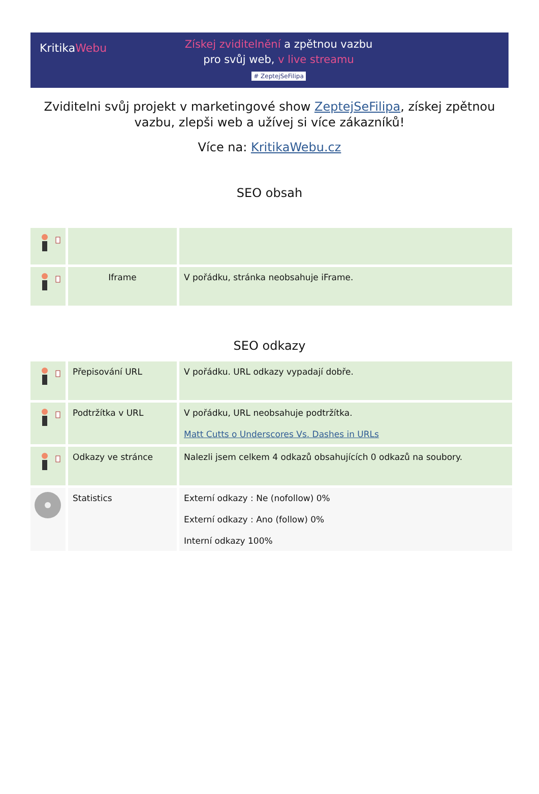KritikaWebu
Získej zviditelnění a zpětnou vazbu
pro svůj web, v live streamu
# ZeptejSeFilipa
Zviditelni svůj projekt v marketingové show ZeptejSeFilipa, získej zpětnou vazbu, zlepši web a užívej si více zákazníků!
Více na: KritikaWebu.cz
SEO obsah
| | Iframe | V pořádku, stránka neobsahuje iFrame. |
SEO odkazy
| | Přepisování URL | V pořádku. URL odkazy vypadají dobře. |
| | Podtržítka v URL | V pořádku, URL neobsahuje podtržítka. Matt Cutts o Underscores Vs. Dashes in URLs |
| | Odkazy ve stránce | Nalezli jsem celkem 4 odkazů obsahujících 0 odkazů na soubory. |
| | Statistics | Externí odkazy : Ne (nofollow) 0% Externí odkazy : Ano (follow) 0% Interní odkazy 100% |